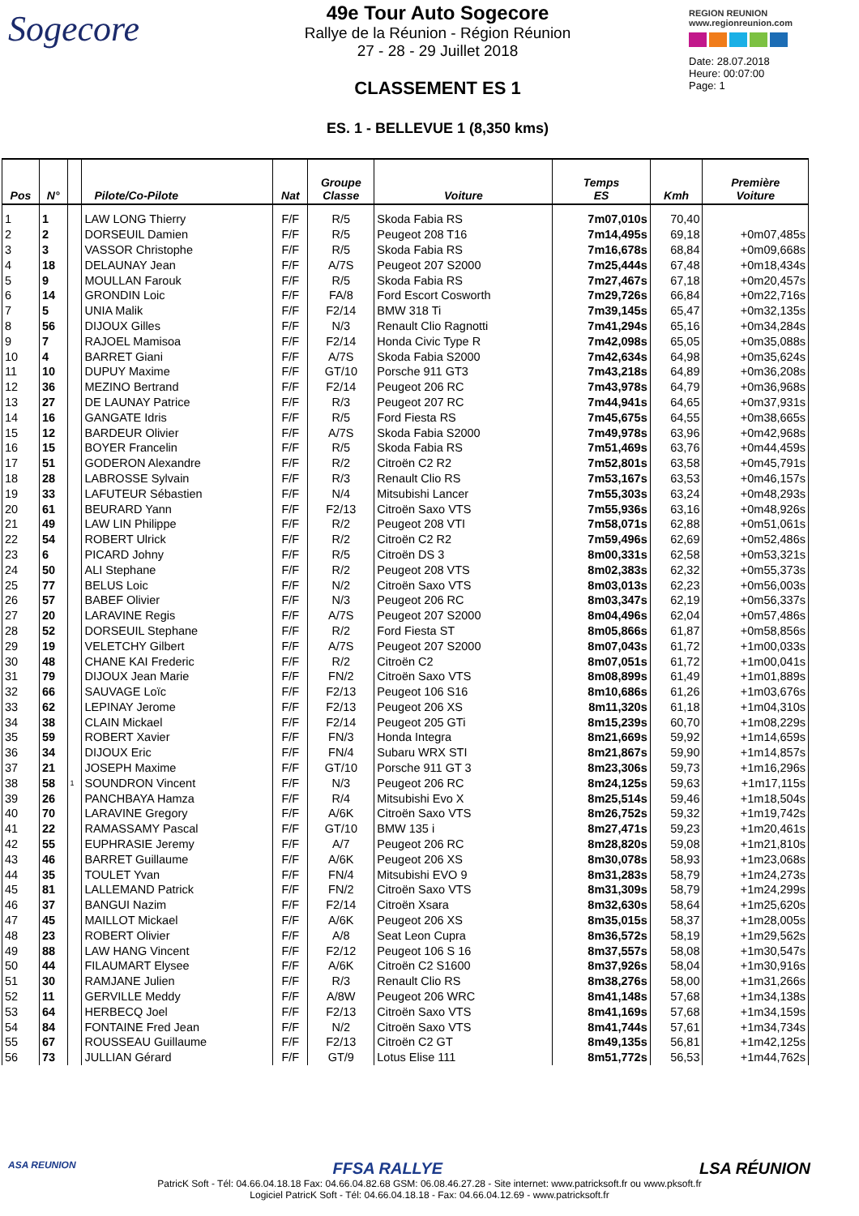Sogecore
49e Tour Auto Sogecore
Rallye de la Réunion - Région Réunion
27 - 28 - 29 Juillet 2018
CLASSEMENT ES 1
ES. 1 - BELLEVUE 1 (8,350 kms)
REGION REUNION
www.regionreunion.com
Date: 28.07.2018
Heure: 00:07:00
Page: 1
| Pos | N° | | Pilote/Co-Pilote | Nat | Groupe Classe | Voiture | Temps ES | Kmh | Première Voiture |
| --- | --- | --- | --- | --- | --- | --- | --- | --- | --- |
| 1 | 1 | | LAW LONG Thierry | F/F | R/5 | Skoda Fabia RS | 7m07,010s | 70,40 | |
| 2 | 2 | | DORSEUIL Damien | F/F | R/5 | Peugeot 208 T16 | 7m14,495s | 69,18 | +0m07,485s |
| 3 | 3 | | VASSOR Christophe | F/F | R/5 | Skoda Fabia RS | 7m16,678s | 68,84 | +0m09,668s |
| 4 | 18 | | DELAUNAY Jean | F/F | A/7S | Peugeot 207 S2000 | 7m25,444s | 67,48 | +0m18,434s |
| 5 | 9 | | MOULLAN Farouk | F/F | R/5 | Skoda Fabia RS | 7m27,467s | 67,18 | +0m20,457s |
| 6 | 14 | | GRONDIN Loic | F/F | FA/8 | Ford Escort Cosworth | 7m29,726s | 66,84 | +0m22,716s |
| 7 | 5 | | UNIA Malik | F/F | F2/14 | BMW 318 Ti | 7m39,145s | 65,47 | +0m32,135s |
| 8 | 56 | | DIJOUX Gilles | F/F | N/3 | Renault Clio Ragnotti | 7m41,294s | 65,16 | +0m34,284s |
| 9 | 7 | | RAJOEL Mamisoa | F/F | F2/14 | Honda Civic Type R | 7m42,098s | 65,05 | +0m35,088s |
| 10 | 4 | | BARRET Giani | F/F | A/7S | Skoda Fabia S2000 | 7m42,634s | 64,98 | +0m35,624s |
| 11 | 10 | | DUPUY Maxime | F/F | GT/10 | Porsche 911 GT3 | 7m43,218s | 64,89 | +0m36,208s |
| 12 | 36 | | MEZINO Bertrand | F/F | F2/14 | Peugeot 206 RC | 7m43,978s | 64,79 | +0m36,968s |
| 13 | 27 | | DE LAUNAY Patrice | F/F | R/3 | Peugeot 207 RC | 7m44,941s | 64,65 | +0m37,931s |
| 14 | 16 | | GANGATE Idris | F/F | R/5 | Ford Fiesta RS | 7m45,675s | 64,55 | +0m38,665s |
| 15 | 12 | | BARDEUR Olivier | F/F | A/7S | Skoda Fabia S2000 | 7m49,978s | 63,96 | +0m42,968s |
| 16 | 15 | | BOYER Francelin | F/F | R/5 | Skoda Fabia RS | 7m51,469s | 63,76 | +0m44,459s |
| 17 | 51 | | GODERON Alexandre | F/F | R/2 | Citroën C2 R2 | 7m52,801s | 63,58 | +0m45,791s |
| 18 | 28 | | LABROSSE Sylvain | F/F | R/3 | Renault Clio RS | 7m53,167s | 63,53 | +0m46,157s |
| 19 | 33 | | LAFUTEUR Sébastien | F/F | N/4 | Mitsubishi Lancer | 7m55,303s | 63,24 | +0m48,293s |
| 20 | 61 | | BEURARD Yann | F/F | F2/13 | Citroën Saxo VTS | 7m55,936s | 63,16 | +0m48,926s |
| 21 | 49 | | LAW LIN Philippe | F/F | R/2 | Peugeot 208 VTI | 7m58,071s | 62,88 | +0m51,061s |
| 22 | 54 | | ROBERT Ulrick | F/F | R/2 | Citroën C2 R2 | 7m59,496s | 62,69 | +0m52,486s |
| 23 | 6 | | PICARD Johny | F/F | R/5 | Citroën DS 3 | 8m00,331s | 62,58 | +0m53,321s |
| 24 | 50 | | ALI Stephane | F/F | R/2 | Peugeot 208 VTS | 8m02,383s | 62,32 | +0m55,373s |
| 25 | 77 | | BELUS Loic | F/F | N/2 | Citroën Saxo VTS | 8m03,013s | 62,23 | +0m56,003s |
| 26 | 57 | | BABEF Olivier | F/F | N/3 | Peugeot 206 RC | 8m03,347s | 62,19 | +0m56,337s |
| 27 | 20 | | LARAVINE Regis | F/F | A/7S | Peugeot 207 S2000 | 8m04,496s | 62,04 | +0m57,486s |
| 28 | 52 | | DORSEUIL Stephane | F/F | R/2 | Ford Fiesta ST | 8m05,866s | 61,87 | +0m58,856s |
| 29 | 19 | | VELETCHY Gilbert | F/F | A/7S | Peugeot 207 S2000 | 8m07,043s | 61,72 | +1m00,033s |
| 30 | 48 | | CHANE KAI Frederic | F/F | R/2 | Citroën C2 | 8m07,051s | 61,72 | +1m00,041s |
| 31 | 79 | | DIJOUX Jean Marie | F/F | FN/2 | Citroën Saxo VTS | 8m08,899s | 61,49 | +1m01,889s |
| 32 | 66 | | SAUVAGE Loïc | F/F | F2/13 | Peugeot 106 S16 | 8m10,686s | 61,26 | +1m03,676s |
| 33 | 62 | | LEPINAY Jerome | F/F | F2/13 | Peugeot 206 XS | 8m11,320s | 61,18 | +1m04,310s |
| 34 | 38 | | CLAIN Mickael | F/F | F2/14 | Peugeot 205 GTi | 8m15,239s | 60,70 | +1m08,229s |
| 35 | 59 | | ROBERT Xavier | F/F | FN/3 | Honda Integra | 8m21,669s | 59,92 | +1m14,659s |
| 36 | 34 | | DIJOUX Eric | F/F | FN/4 | Subaru WRX STI | 8m21,867s | 59,90 | +1m14,857s |
| 37 | 21 | | JOSEPH Maxime | F/F | GT/10 | Porsche 911 GT 3 | 8m23,306s | 59,73 | +1m16,296s |
| 38 | 58 | 1 | SOUNDRON Vincent | F/F | N/3 | Peugeot 206 RC | 8m24,125s | 59,63 | +1m17,115s |
| 39 | 26 | | PANCHBAYA Hamza | F/F | R/4 | Mitsubishi Evo X | 8m25,514s | 59,46 | +1m18,504s |
| 40 | 70 | | LARAVINE Gregory | F/F | A/6K | Citroën Saxo VTS | 8m26,752s | 59,32 | +1m19,742s |
| 41 | 22 | | RAMASSAMY Pascal | F/F | GT/10 | BMW 135 i | 8m27,471s | 59,23 | +1m20,461s |
| 42 | 55 | | EUPHRASIE Jeremy | F/F | A/7 | Peugeot 206 RC | 8m28,820s | 59,08 | +1m21,810s |
| 43 | 46 | | BARRET Guillaume | F/F | A/6K | Peugeot 206 XS | 8m30,078s | 58,93 | +1m23,068s |
| 44 | 35 | | TOULET Yvan | F/F | FN/4 | Mitsubishi EVO 9 | 8m31,283s | 58,79 | +1m24,273s |
| 45 | 81 | | LALLEMAND Patrick | F/F | FN/2 | Citroën Saxo VTS | 8m31,309s | 58,79 | +1m24,299s |
| 46 | 37 | | BANGUI Nazim | F/F | F2/14 | Citroën Xsara | 8m32,630s | 58,64 | +1m25,620s |
| 47 | 45 | | MAILLOT Mickael | F/F | A/6K | Peugeot 206 XS | 8m35,015s | 58,37 | +1m28,005s |
| 48 | 23 | | ROBERT Olivier | F/F | A/8 | Seat Leon Cupra | 8m36,572s | 58,19 | +1m29,562s |
| 49 | 88 | | LAW HANG Vincent | F/F | F2/12 | Peugeot 106 S 16 | 8m37,557s | 58,08 | +1m30,547s |
| 50 | 44 | | FILAUMART Elysee | F/F | A/6K | Citroën C2 S1600 | 8m37,926s | 58,04 | +1m30,916s |
| 51 | 30 | | RAMJANE Julien | F/F | R/3 | Renault Clio RS | 8m38,276s | 58,00 | +1m31,266s |
| 52 | 11 | | GERVILLE Meddy | F/F | A/8W | Peugeot 206 WRC | 8m41,148s | 57,68 | +1m34,138s |
| 53 | 64 | | HERBECQ Joel | F/F | F2/13 | Citroën Saxo VTS | 8m41,169s | 57,68 | +1m34,159s |
| 54 | 84 | | FONTAINE Fred Jean | F/F | N/2 | Citroën Saxo VTS | 8m41,744s | 57,61 | +1m34,734s |
| 55 | 67 | | ROUSSEAU Guillaume | F/F | F2/13 | Citroën C2 GT | 8m49,135s | 56,81 | +1m42,125s |
| 56 | 73 | | JULLIAN Gérard | F/F | GT/9 | Lotus Elise 111 | 8m51,772s | 56,53 | +1m44,762s |
ASA REUNION FFSA RALLYE LSA RÉUNION
PatricK Soft - Tél: 04.66.04.18.18 Fax: 04.66.04.82.68 GSM: 06.08.46.27.28 - Site internet: www.patricksoft.fr ou www.pksoft.fr
Logiciel PatricK Soft - Tél: 04.66.04.18.18 - Fax: 04.66.04.12.69 - www.patricksoft.fr